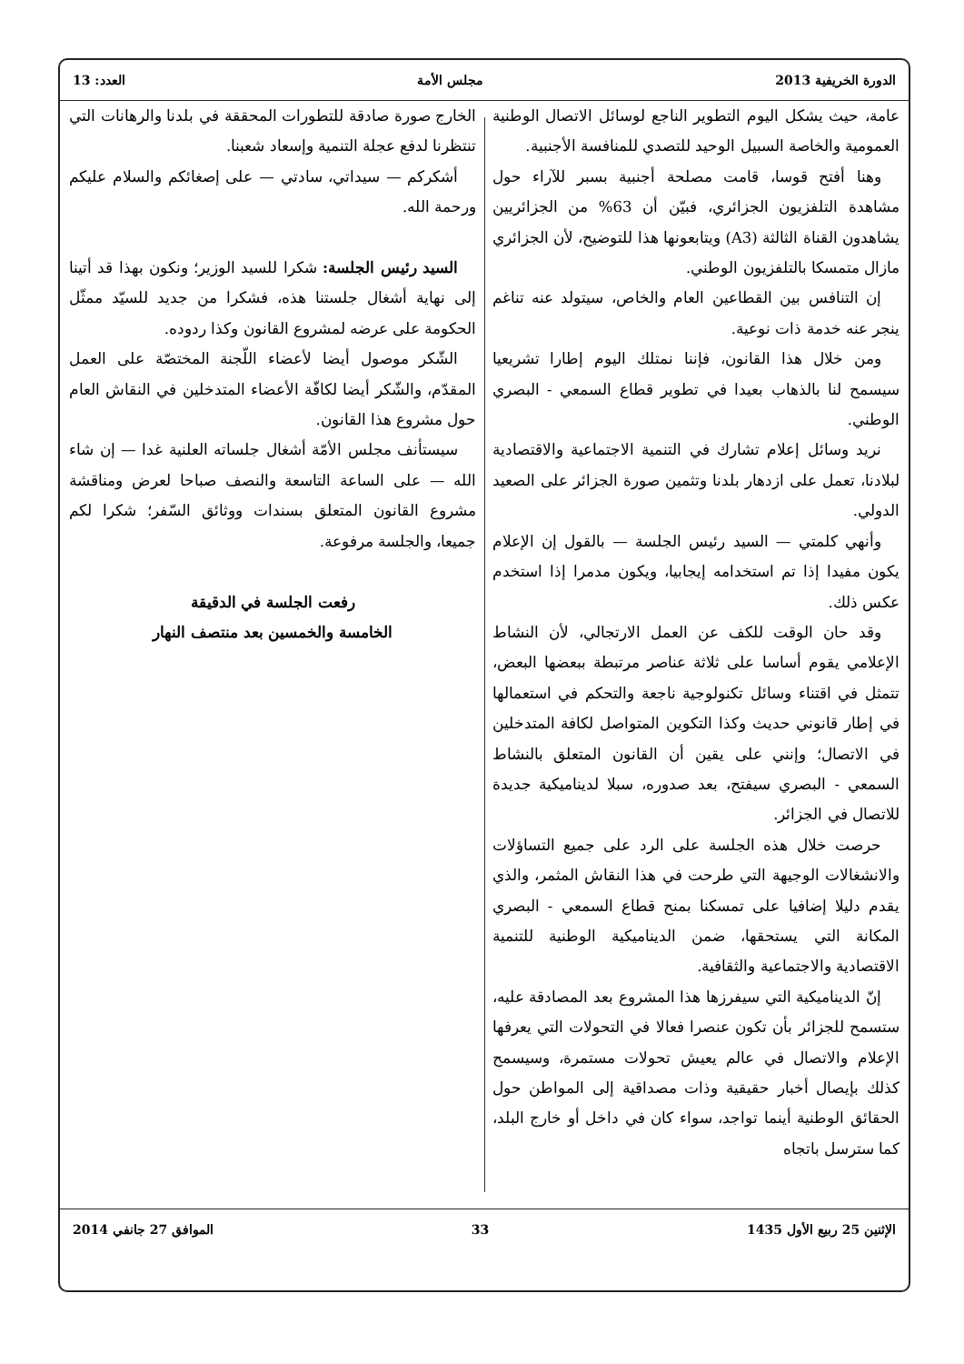الدورة الخريفية 2013 مجلس الأمة العدد: 13
عامة، حيث يشكل اليوم التطوير الناجع لوسائل الاتصال الوطنية العمومية والخاصة السبيل الوحيد للتصدي للمنافسة الأجنبية.
وهنا أفتح قوسا، قامت مصلحة أجنبية بسبر للآراء حول مشاهدة التلفزيون الجزائري، فبيّن أن 63% من الجزائريين يشاهدون القناة الثالثة (A3) ويتابعونها هذا للتوضيح، لأن الجزائري مازال متمسكا بالتلفزيون الوطني.
إن التنافس بين القطاعين العام والخاص، سيتولد عنه تناغم ينجر عنه خدمة ذات نوعية.
ومن خلال هذا القانون، فإننا نمتلك اليوم إطارا تشريعيا سيسمح لنا بالذهاب بعيدا في تطوير قطاع السمعي - البصري الوطني.
نريد وسائل إعلام تشارك في التنمية الاجتماعية والاقتصادية لبلادنا، تعمل على ازدهار بلدنا وتثمين صورة الجزائر على الصعيد الدولي.
وأنهي كلمتي — السيد رئيس الجلسة — بالقول إن الإعلام يكون مفيدا إذا تم استخدامه إيجابيا، ويكون مدمرا إذا استخدم عكس ذلك.
وقد حان الوقت للكف عن العمل الارتجالي، لأن النشاط الإعلامي يقوم أساسا على ثلاثة عناصر مرتبطة ببعضها البعض، تتمثل في اقتناء وسائل تكنولوجية ناجعة والتحكم في استعمالها في إطار قانوني حديث وكذا التكوين المتواصل لكافة المتدخلين في الاتصال؛ وإنني على يقين أن القانون المتعلق بالنشاط السمعي - البصري سيفتح، بعد صدوره، سبلا لديناميكية جديدة للاتصال في الجزائر.
حرصت خلال هذه الجلسة على الرد على جميع التساؤلات والانشغالات الوجيهة التي طرحت في هذا النقاش المثمر، والذي يقدم دليلا إضافيا على تمسكنا بمنح قطاع السمعي - البصري المكانة التي يستحقها، ضمن الديناميكية الوطنية للتنمية الاقتصادية والاجتماعية والثقافية.
إنّ الديناميكية التي سيفرزها هذا المشروع بعد المصادقة عليه، ستسمح للجزائر بأن تكون عنصرا فعالا في التحولات التي يعرفها الإعلام والاتصال في عالم يعيش تحولات مستمرة، وسيسمح كذلك بإيصال أخبار حقيقية وذات مصداقية إلى المواطن حول الحقائق الوطنية أينما تواجد، سواء كان في داخل أو خارج البلد، كما سترسل باتجاه
الخارج صورة صادقة للتطورات المحققة في بلدنا والرهانات التي تنتظرنا لدفع عجلة التنمية وإسعاد شعبنا.
أشكركم — سيداتي، سادتي — على إصغائكم والسلام عليكم ورحمة الله.
السيد رئيس الجلسة: شكرا للسيد الوزير؛ ونكون بهذا قد أتينا إلى نهاية أشغال جلستنا هذه، فشكرا من جديد للسيّد ممثّل الحكومة على عرضه لمشروع القانون وكذا ردوده.
الشّكر موصول أيضا لأعضاء اللّجنة المختصّة على العمل المقدّم، والشّكر أيضا لكافّة الأعضاء المتدخلين في النقاش العام حول مشروع هذا القانون.
سيستأنف مجلس الأمّة أشغال جلساته العلنية غدا — إن شاء الله — على الساعة التاسعة والنصف صباحا لعرض ومناقشة مشروع القانون المتعلق بسندات ووثائق السّفر؛ شكرا لكم جميعا، والجلسة مرفوعة.
رفعت الجلسة في الدقيقة
الخامسة والخمسين بعد منتصف النهار
الإثنين 25 ربيع الأول 1435 33 الموافق 27 جانفي 2014